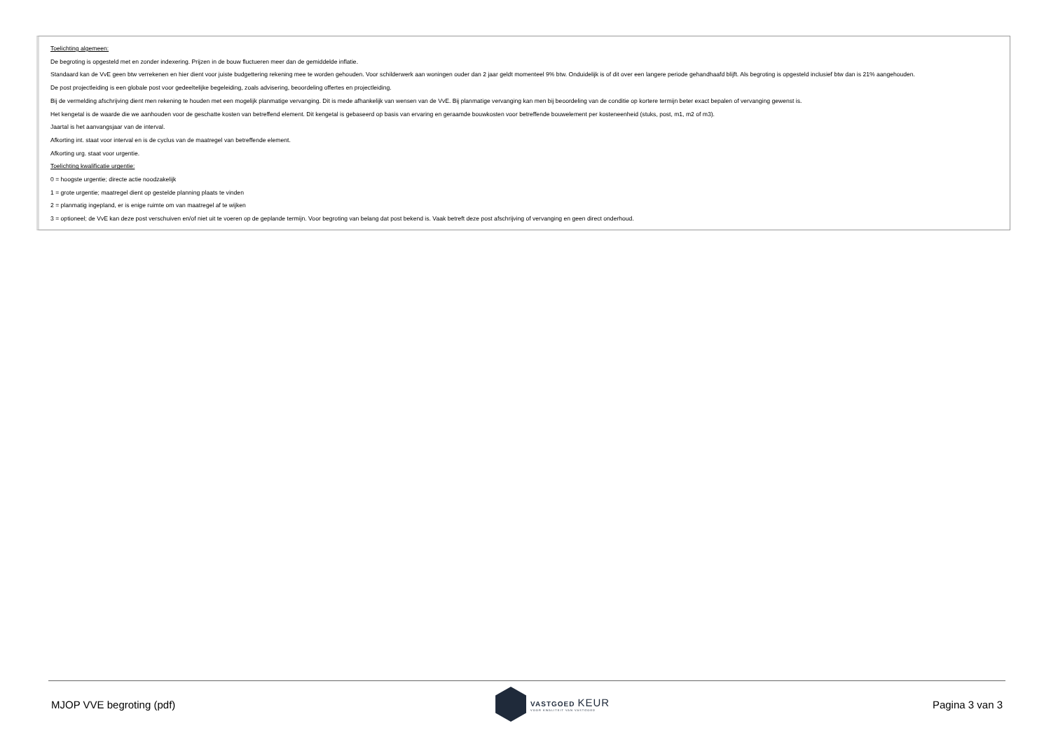Toelichting algemeen:
De begroting is opgesteld met en zonder indexering. Prijzen in de bouw fluctueren meer dan de gemiddelde inflatie.
Standaard kan de VvE geen btw verrekenen en hier dient voor juiste budgettering rekening mee te worden gehouden. Voor schilderwerk aan woningen ouder dan 2 jaar geldt momenteel 9% btw. Onduidelijk is of dit over een langere periode gehandhaafd blijft. Als begroting is opgesteld inclusief btw dan is 21% aangehouden.
De post projectleiding is een globale post voor gedeeltelijke begeleiding, zoals advisering, beoordeling offertes en projectleiding.
Bij de vermelding afschrijving dient men rekening te houden met een mogelijk planmatige vervanging. Dit is mede afhankelijk van wensen van de VvE. Bij planmatige vervanging kan men bij beoordeling van de conditie op kortere termijn beter exact bepalen of vervanging gewenst is.
Het kengetal is de waarde die we aanhouden voor de geschatte kosten van betreffend element. Dit kengetal is gebaseerd op basis van ervaring en geraamde bouwkosten voor betreffende bouwelement per kosteneenheid (stuks, post, m1, m2 of m3).
Jaartal is het aanvangsjaar van de interval.
Afkorting int. staat voor interval en is de cyclus van de maatregel van betreffende element.
Afkorting urg. staat voor urgentie.
Toelichting kwalificatie urgentie:
0 = hoogste urgentie; directe actie noodzakelijk
1 = grote urgentie; maatregel dient op gestelde planning plaats te vinden
2 = planmatig ingepland, er is enige ruimte om van maatregel af te wijken
3 = optioneel; de VvE kan deze post verschuiven en/of niet uit te voeren op de geplande termijn. Voor begroting van belang dat post bekend is. Vaak betreft deze post afschrijving of vervanging en geen direct onderhoud.
MJOP VVE begroting (pdf)
VASTGOED KEUR
VOOR KWALITEIT VAN VASTGOED
Pagina 3 van 3